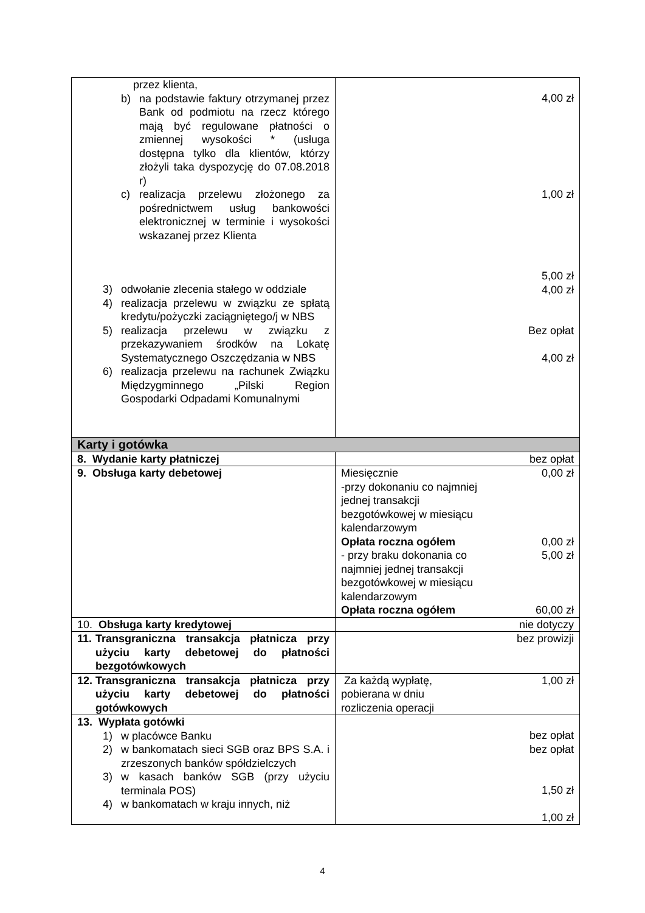| przez klienta, b) na podstawie faktury otrzymanej przez Bank od podmiotu na rzecz którego mają być regulowane płatności o zmiennej wysokości * (usługa dostępna tylko dla klientów, którzy złożyli taka dyspozycję do 07.08.2018 r) c) realizacja przelewu złożonego za pośrednictwem usług bankowości elektronicznej w terminie i wysokości wskazanej przez Klienta 3) odwołanie zlecenia stałego w oddziale 4) realizacja przelewu w związku ze spłatą kredytu/pożyczki zaciągniętego/j w NBS 5) realizacja przelewu w związku z przekazywaniem środków na Lokatę Systematycznego Oszczędzania w NBS 6) realizacja przelewu na rachunek Związku Międzygminnego „Pilski Region Gospodarki Odpadami Komunalnymi | 4,00 zł 1,00 zł 5,00 zł 4,00 zł Bez opłat 4,00 zł |
| Karty i gotówka | |
| 8. Wydanie karty płatniczej | bez opłat |
| 9. Obsługa karty debetowej | Miesięcznie -przy dokonaniu co najmniej jednej transakcji bezgotówkowej w miesiącu kalendarzowym 0,00 zł Opłata roczna ogółem 0,00 zł - przy braku dokonania co najmniej jednej transakcji bezgotówkowej w miesiącu kalendarzowym 5,00 zł Opłata roczna ogółem 60,00 zł |
| 10. Obsługa karty kredytowej | nie dotyczy |
| 11. Transgraniczna transakcja płatnicza przy użyciu karty debetowej do płatności bezgotówkowych | bez prowizji |
| 12. Transgraniczna transakcja płatnicza przy użyciu karty debetowej do płatności gotówkowych | Za każdą wypłatę, pobierana w dniu rozliczenia operacji 1,00 zł |
| 13. Wypłata gotówki 1) w placówce Banku 2) w bankomatach sieci SGB oraz BPS S.A. i zrzeszonych banków spółdzielczych 3) w kasach banków SGB (przy użyciu terminala POS) 4) w bankomatach w kraju innych, niż | bez opłat bez opłat 1,50 zł 1,00 zł |
4